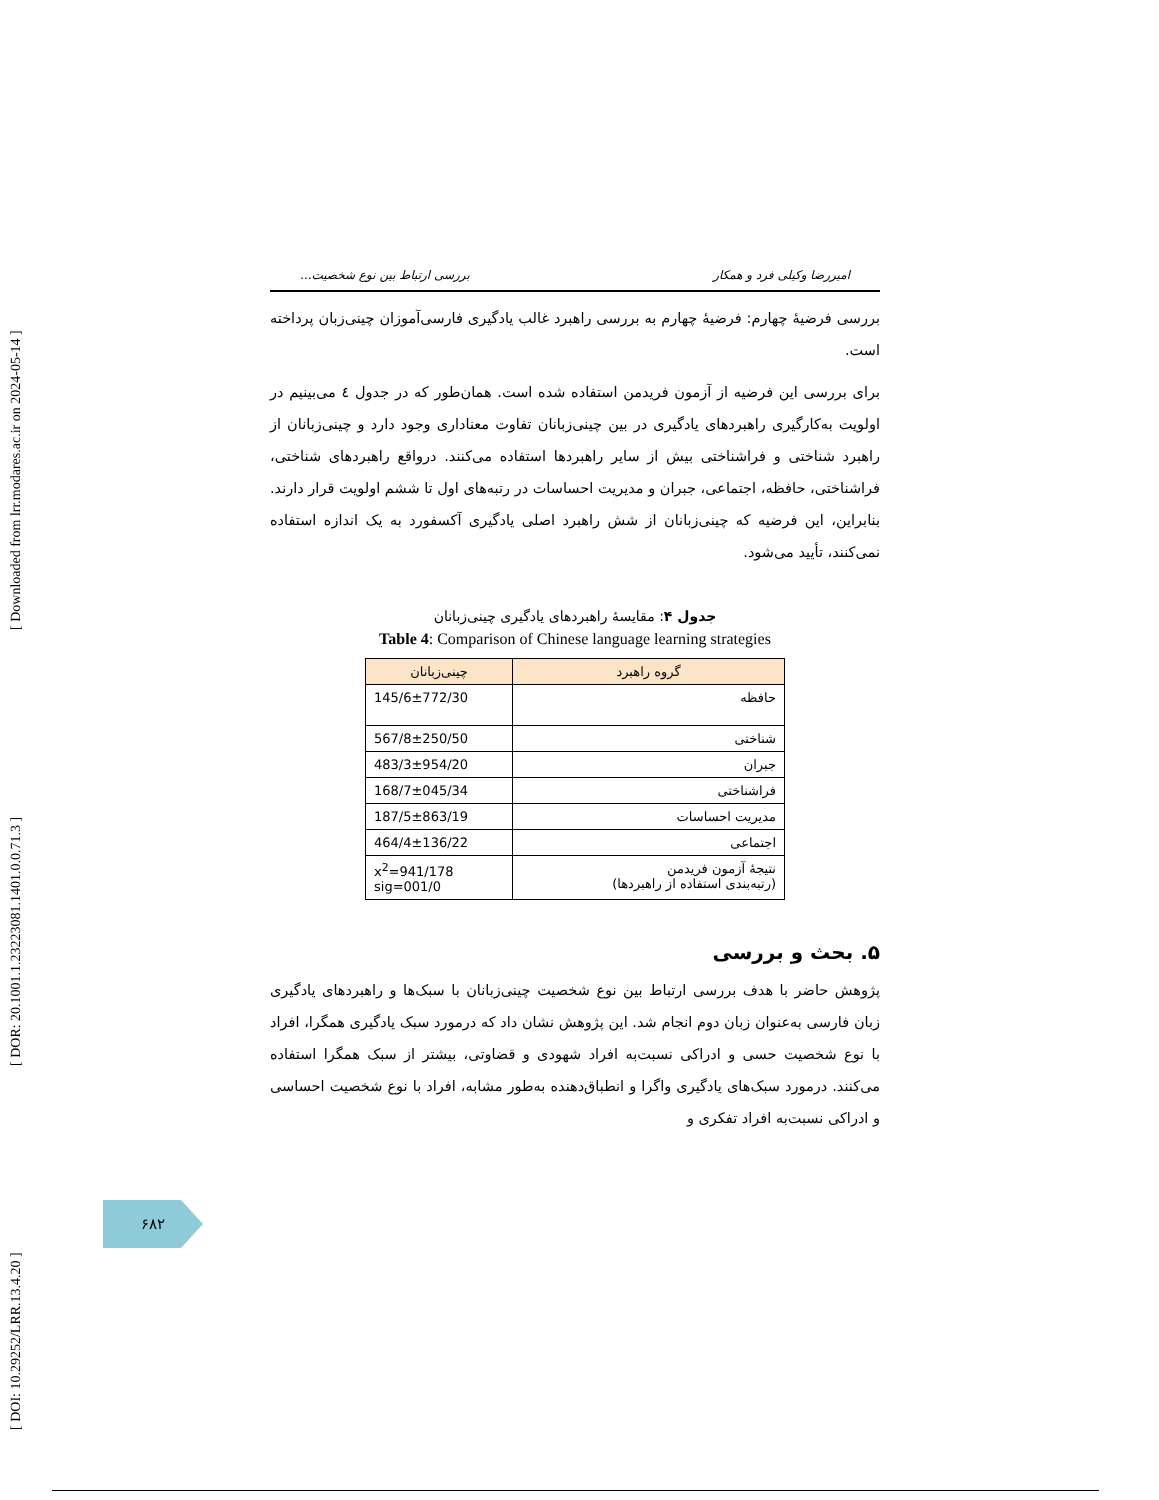[ DOI: 10.29252/LRR.13.4.20 ] [ DOR: 20.1001.1.23223081.1401.0.0.71.3 ] [ Downloaded from lrr.modares.ac.ir on 2024-05-14 ]
امیررضا وکیلی فرد و همکار بررسی ارتباط بین نوع شخصیت...
بررسی فرضیهٔ چهارم: فرضیهٔ چهارم به بررسی راهبرد غالب یادگیری فارسی‌آموزان چینی‌زبان پرداخته است.
برای بررسی این فرضیه از آزمون فریدمن استفاده شده است. همان‌طور که در جدول ٤ می‌بینیم در اولویت به‌کارگیری راهبردهای یادگیری در بین چینی‌زبانان تفاوت معناداری وجود دارد و چینی‌زبانان از راهبرد شناختی و فراشناختی بیش از سایر راهبردها استفاده می‌کنند. درواقع راهبردهای شناختی، فراشناختی، حافظه، اجتماعی، جبران و مدیریت احساسات در رتبه‌های اول تا ششم اولویت قرار دارند. بنابراین، این فرضیه که چینی‌زبانان از شش راهبرد اصلی یادگیری آکسفورد به یک اندازه استفاده نمی‌کنند، تأیید می‌شود.
جدول ۴: مقایسهٔ راهبردهای یادگیری چینی‌زبانان
Table 4: Comparison of Chinese language learning strategies
| گروه راهبرد | چینی‌زبانان |
| --- | --- |
| حافظه | 145/6±772/30 |
| شناختی | 567/8±250/50 |
| جبران | 483/3±954/20 |
| فراشناختی | 168/7±045/34 |
| مدیریت احساسات | 187/5±863/19 |
| اجتماعی | 464/4±136/22 |
| نتیجهٔ آزمون فریدمن (رتبه‌بندی استفاده از راهبردها) | x<sup>2</sup>=941/178 sig=001/0 |
۵. بحث و بررسی
پژوهش حاضر با هدف بررسی ارتباط بین نوع شخصیت چینی‌زبانان با سبک‌ها و راهبردهای یادگیری زبان فارسی به‌عنوان زبان دوم انجام شد. این پژوهش نشان داد که درمورد سبک یادگیری همگرا، افراد با نوع شخصیت حسی و ادراکی نسبت‌به افراد شهودی و قضاوتی، بیشتر از سبک همگرا استفاده می‌کنند. درمورد سبک‌های یادگیری واگرا و انطباق‌دهنده به‌طور مشابه، افراد با نوع شخصیت احساسی و ادراکی نسبت‌به افراد تفکری و
۶۸۲